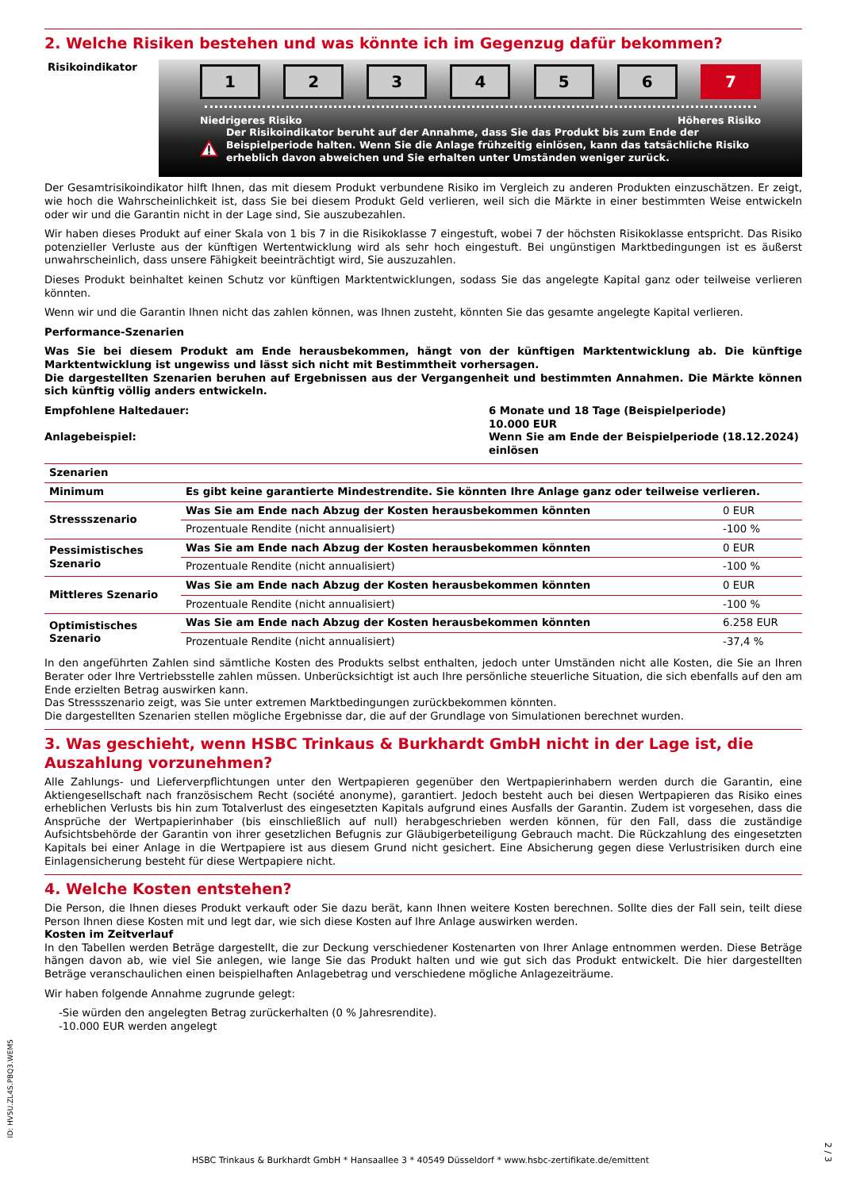2. Welche Risiken bestehen und was könnte ich im Gegenzug dafür bekommen?
Risikoindikator
123456 7
Niedrigeres Risiko Höheres Risiko
Der Risikoindikator beruht auf der Annahme, dass Sie das Produkt bis zum Ende der Beispielperiode halten. Wenn Sie die Anlage frühzeitig einlösen, kann das tatsächliche Risiko erheblich davon abweichen und Sie erhalten unter Umständen weniger zurück.
Der Gesamtrisikoindikator hilft Ihnen, das mit diesem Produkt verbundene Risiko im Vergleich zu anderen Produkten einzuschätzen. Er zeigt, wie hoch die Wahrscheinlichkeit ist, dass Sie bei diesem Produkt Geld verlieren, weil sich die Märkte in einer bestimmten Weise entwickeln oder wir und die Garantin nicht in der Lage sind, Sie auszubezahlen.
Wir haben dieses Produkt auf einer Skala von 1 bis 7 in die Risikoklasse 7 eingestuft, wobei 7 der höchsten Risikoklasse entspricht. Das Risiko potenzieller Verluste aus der künftigen Wertentwicklung wird als sehr hoch eingestuft. Bei ungünstigen Marktbedingungen ist es äußerst unwahrscheinlich, dass unsere Fähigkeit beeinträchtigt wird, Sie auszuzahlen.
Dieses Produkt beinhaltet keinen Schutz vor künftigen Marktentwicklungen, sodass Sie das angelegte Kapital ganz oder teilweise verlieren könnten.
Wenn wir und die Garantin Ihnen nicht das zahlen können, was Ihnen zusteht, könnten Sie das gesamte angelegte Kapital verlieren.
Performance-Szenarien
Was Sie bei diesem Produkt am Ende herausbekommen, hängt von der künftigen Marktentwicklung ab. Die künftige Marktentwicklung ist ungewiss und lässt sich nicht mit Bestimmtheit vorhersagen.
Die dargestellten Szenarien beruhen auf Ergebnissen aus der Vergangenheit und bestimmten Annahmen. Die Märkte können sich künftig völlig anders entwickeln.
Empfohlene Haltedauer:
Anlagebeispiel:
6 Monate und 18 Tage (Beispielperiode)
10.000 EUR
Wenn Sie am Ende der Beispielperiode (18.12.2024) einlösen
| Szenarien | | |
| Minimum | Es gibt keine garantierte Mindestrendite. Sie könnten Ihre Anlage ganz oder teilweise verlieren. | |
| Stressszenario | Was Sie am Ende nach Abzug der Kosten herausbekommen könnten | 0 EUR |
| | Prozentuale Rendite (nicht annualisiert) | -100 % |
| Pessimistisches Szenario | Was Sie am Ende nach Abzug der Kosten herausbekommen könnten | 0 EUR |
| | Prozentuale Rendite (nicht annualisiert) | -100 % |
| Mittleres Szenario | Was Sie am Ende nach Abzug der Kosten herausbekommen könnten | 0 EUR |
| | Prozentuale Rendite (nicht annualisiert) | -100 % |
| Optimistisches Szenario | Was Sie am Ende nach Abzug der Kosten herausbekommen könnten | 6.258 EUR |
| | Prozentuale Rendite (nicht annualisiert) | -37,4 % |
In den angeführten Zahlen sind sämtliche Kosten des Produkts selbst enthalten, jedoch unter Umständen nicht alle Kosten, die Sie an Ihren Berater oder Ihre Vertriebsstelle zahlen müssen. Unberücksichtigt ist auch Ihre persönliche steuerliche Situation, die sich ebenfalls auf den am Ende erzielten Betrag auswirken kann.
Das Stressszenario zeigt, was Sie unter extremen Marktbedingungen zurückbekommen könnten.
Die dargestellten Szenarien stellen mögliche Ergebnisse dar, die auf der Grundlage von Simulationen berechnet wurden.
3. Was geschieht, wenn HSBC Trinkaus & Burkhardt GmbH nicht in der Lage ist, die Auszahlung vorzunehmen?
Alle Zahlungs- und Lieferverpflichtungen unter den Wertpapieren gegenüber den Wertpapierinhabern werden durch die Garantin, eine Aktiengesellschaft nach französischem Recht (société anonyme), garantiert. Jedoch besteht auch bei diesen Wertpapieren das Risiko eines erheblichen Verlusts bis hin zum Totalverlust des eingesetzten Kapitals aufgrund eines Ausfalls der Garantin. Zudem ist vorgesehen, dass die Ansprüche der Wertpapierinhaber (bis einschließlich auf null) herabgeschrieben werden können, für den Fall, dass die zuständige Aufsichtsbehörde der Garantin von ihrer gesetzlichen Befugnis zur Gläubigerbeteiligung Gebrauch macht. Die Rückzahlung des eingesetzten Kapitals bei einer Anlage in die Wertpapiere ist aus diesem Grund nicht gesichert. Eine Absicherung gegen diese Verlustrisiken durch eine Einlagensicherung besteht für diese Wertpapiere nicht.
4. Welche Kosten entstehen?
Die Person, die Ihnen dieses Produkt verkauft oder Sie dazu berät, kann Ihnen weitere Kosten berechnen. Sollte dies der Fall sein, teilt diese Person Ihnen diese Kosten mit und legt dar, wie sich diese Kosten auf Ihre Anlage auswirken werden.
Kosten im Zeitverlauf
In den Tabellen werden Beträge dargestellt, die zur Deckung verschiedener Kostenarten von Ihrer Anlage entnommen werden. Diese Beträge hängen davon ab, wie viel Sie anlegen, wie lange Sie das Produkt halten und wie gut sich das Produkt entwickelt. Die hier dargestellten Beträge veranschaulichen einen beispielhaften Anlagebetrag und verschiedene mögliche Anlagezeiträume.
Wir haben folgende Annahme zugrunde gelegt:
-Sie würden den angelegten Betrag zurückerhalten (0 % Jahresrendite).
-10.000 EUR werden angelegt
ID: HV5U.ZL4S.PBQ3.WEM5
HSBC Trinkaus & Burkhardt GmbH * Hansaallee 3 * 40549 Düsseldorf * www.hsbc-zertifikate.de/emittent
2 / 3